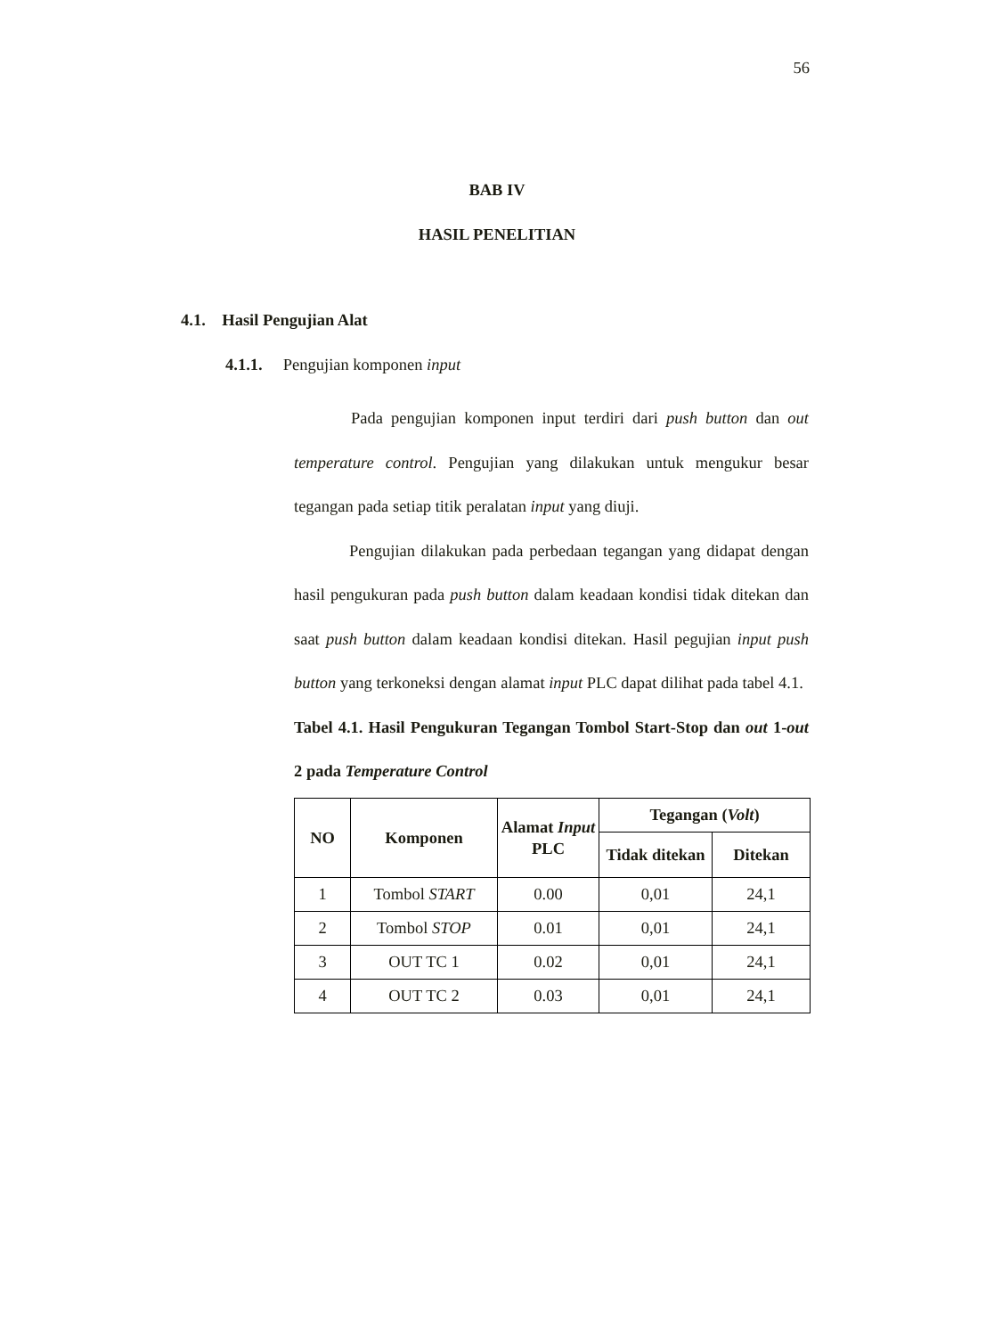56
BAB IV
HASIL PENELITIAN
4.1. Hasil Pengujian Alat
4.1.1. Pengujian komponen input
Pada pengujian komponen input terdiri dari push button dan out temperature control. Pengujian yang dilakukan untuk mengukur besar tegangan pada setiap titik peralatan input yang diuji.
Pengujian dilakukan pada perbedaan tegangan yang didapat dengan hasil pengukuran pada push button dalam keadaan kondisi tidak ditekan dan saat push button dalam keadaan kondisi ditekan. Hasil pegujian input push button yang terkoneksi dengan alamat input PLC dapat dilihat pada tabel 4.1.
Tabel 4.1. Hasil Pengukuran Tegangan Tombol Start-Stop dan out 1-out 2 pada Temperature Control
| NO | Komponen | Alamat Input PLC | Tegangan ( Volt ) | |
| --- | --- | --- | --- | --- |
| | | | Tidak ditekan | Ditekan |
| 1 | Tombol START | 0.00 | 0,01 | 24,1 |
| 2 | Tombol STOP | 0.01 | 0,01 | 24,1 |
| 3 | OUT TC 1 | 0.02 | 0,01 | 24,1 |
| 4 | OUT TC 2 | 0.03 | 0,01 | 24,1 |